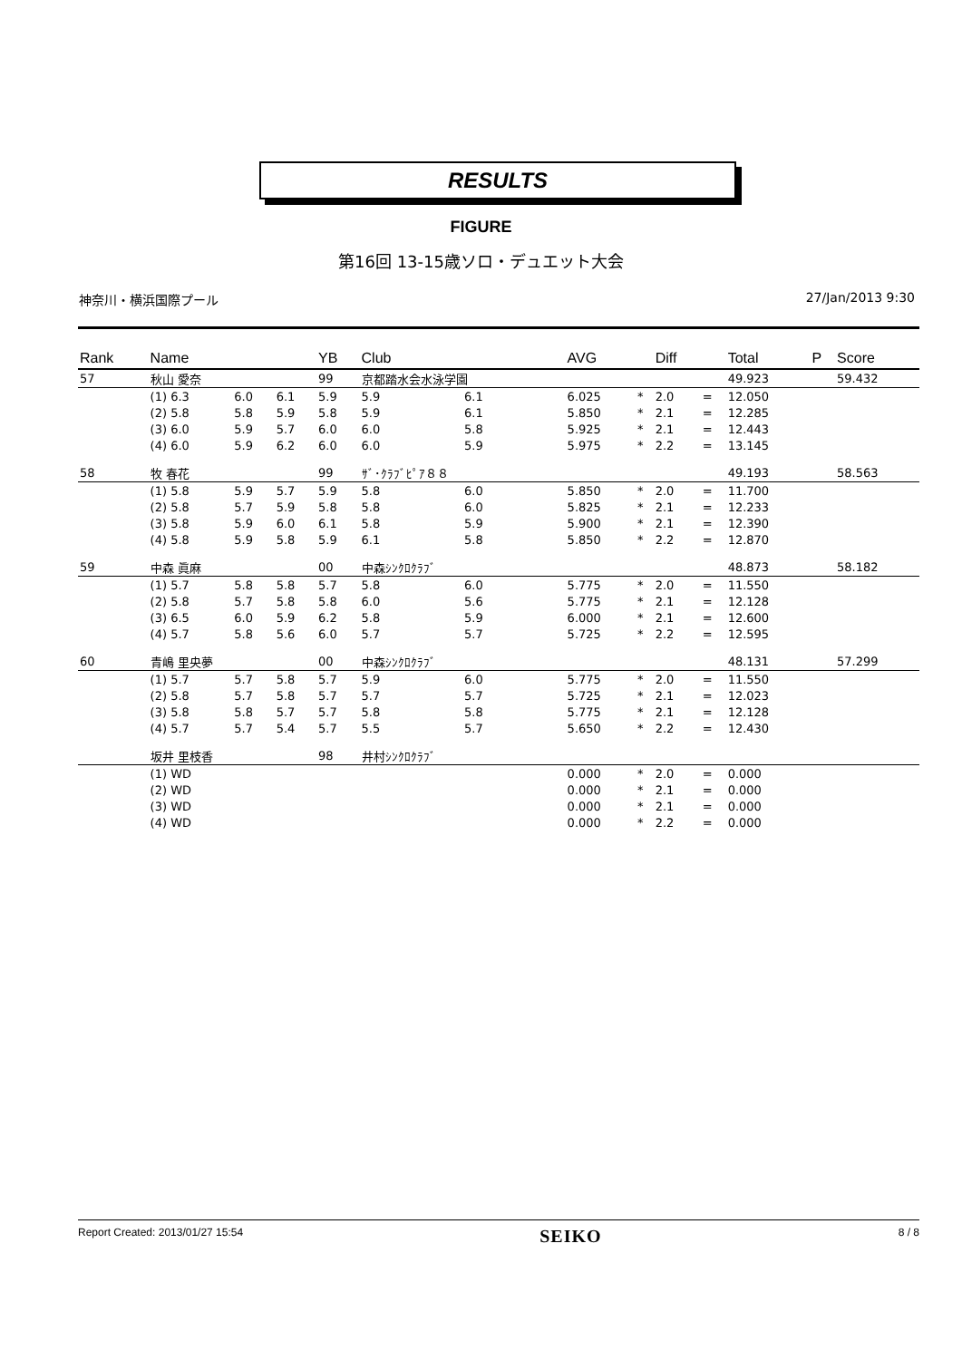RESULTS
FIGURE
第16回 13-15歳ソロ・デュエット大会
神奈川・横浜国際プール 27/Jan/2013 9:30
| Rank | Name | | | YB | Club | | AVG | | Diff | | Total | P | Score |
| --- | --- | --- | --- | --- | --- | --- | --- | --- | --- | --- | --- | --- | --- |
| 57 | 秋山 愛奈 | | | 99 | 京都踏水会水泳学園 | | | | | | 49.923 | | 59.432 |
| | (1) 6.3 | 6.0 | 6.1 | 5.9 | 5.9 | 6.1 | 6.025 | * | 2.0 | = | 12.050 | | |
| | (2) 5.8 | 5.8 | 5.9 | 5.8 | 5.9 | 6.1 | 5.850 | * | 2.1 | = | 12.285 | | |
| | (3) 6.0 | 5.9 | 5.7 | 6.0 | 6.0 | 5.8 | 5.925 | * | 2.1 | = | 12.443 | | |
| | (4) 6.0 | 5.9 | 6.2 | 6.0 | 6.0 | 5.9 | 5.975 | * | 2.2 | = | 13.145 | | |
| 58 | 牧 春花 | | | 99 | ｻﾞ･ｸﾗﾌﾞﾋﾟｱ８８ | | | | | | 49.193 | | 58.563 |
| | (1) 5.8 | 5.9 | 5.7 | 5.9 | 5.8 | 6.0 | 5.850 | * | 2.0 | = | 11.700 | | |
| | (2) 5.8 | 5.7 | 5.9 | 5.8 | 5.8 | 6.0 | 5.825 | * | 2.1 | = | 12.233 | | |
| | (3) 5.8 | 5.9 | 6.0 | 6.1 | 5.8 | 5.9 | 5.900 | * | 2.1 | = | 12.390 | | |
| | (4) 5.8 | 5.9 | 5.8 | 5.9 | 6.1 | 5.8 | 5.850 | * | 2.2 | = | 12.870 | | |
| 59 | 中森 眞麻 | | | 00 | 中森ｼﾝｸﾛｸﾗﾌﾞ | | | | | | 48.873 | | 58.182 |
| | (1) 5.7 | 5.8 | 5.8 | 5.7 | 5.8 | 6.0 | 5.775 | * | 2.0 | = | 11.550 | | |
| | (2) 5.8 | 5.7 | 5.8 | 5.8 | 6.0 | 5.6 | 5.775 | * | 2.1 | = | 12.128 | | |
| | (3) 6.5 | 6.0 | 5.9 | 6.2 | 5.8 | 5.9 | 6.000 | * | 2.1 | = | 12.600 | | |
| | (4) 5.7 | 5.8 | 5.6 | 6.0 | 5.7 | 5.7 | 5.725 | * | 2.2 | = | 12.595 | | |
| 60 | 青嶋 里央夢 | | | 00 | 中森ｼﾝｸﾛｸﾗﾌﾞ | | | | | | 48.131 | | 57.299 |
| | (1) 5.7 | 5.7 | 5.8 | 5.7 | 5.9 | 6.0 | 5.775 | * | 2.0 | = | 11.550 | | |
| | (2) 5.8 | 5.7 | 5.8 | 5.7 | 5.7 | 5.7 | 5.725 | * | 2.1 | = | 12.023 | | |
| | (3) 5.8 | 5.8 | 5.7 | 5.7 | 5.8 | 5.8 | 5.775 | * | 2.1 | = | 12.128 | | |
| | (4) 5.7 | 5.7 | 5.4 | 5.7 | 5.5 | 5.7 | 5.650 | * | 2.2 | = | 12.430 | | |
| | 坂井 里枝香 | | | 98 | 井村ｼﾝｸﾛｸﾗﾌﾞ | | | | | | | | |
| | (1) WD | | | | | | 0.000 | * | 2.0 | = | 0.000 | | |
| | (2) WD | | | | | | 0.000 | * | 2.1 | = | 0.000 | | |
| | (3) WD | | | | | | 0.000 | * | 2.1 | = | 0.000 | | |
| | (4) WD | | | | | | 0.000 | * | 2.2 | = | 0.000 | | |
Report Created: 2013/01/27 15:54 SEIKO 8 / 8